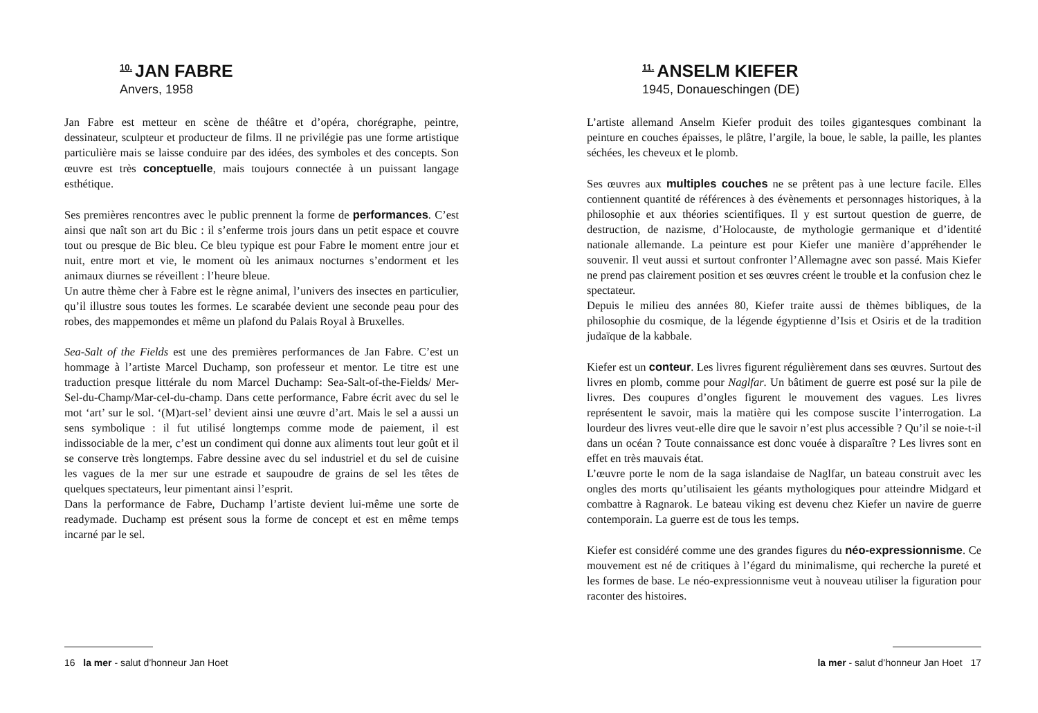<sup>10.</sup> JAN FABRE
Anvers, 1958
Jan Fabre est metteur en scène de théâtre et d’opéra, chorégraphe, peintre, dessinateur, sculpteur et producteur de films. Il ne privilégie pas une forme artistique particulière mais se laisse conduire par des idées, des symboles et des concepts. Son œuvre est très conceptuelle, mais toujours connectée à un puissant langage esthétique.
Ses premières rencontres avec le public prennent la forme de performances. C’est ainsi que naît son art du Bic : il s’enferme trois jours dans un petit espace et couvre tout ou presque de Bic bleu. Ce bleu typique est pour Fabre le moment entre jour et nuit, entre mort et vie, le moment où les animaux nocturnes s’endorment et les animaux diurnes se réveillent : l’heure bleue.
Un autre thème cher à Fabre est le règne animal, l’univers des insectes en particulier, qu’il illustre sous toutes les formes. Le scarabée devient une seconde peau pour des robes, des mappemondes et même un plafond du Palais Royal à Bruxelles.
Sea-Salt of the Fields est une des premières performances de Jan Fabre. C’est un hommage à l’artiste Marcel Duchamp, son professeur et mentor. Le titre est une traduction presque littérale du nom Marcel Duchamp: Sea-Salt-of-the-Fields/ Mer-Sel-du-Champ/Mar-cel-du-champ. Dans cette performance, Fabre écrit avec du sel le mot ‘art’ sur le sol. ‘(M)art-sel’ devient ainsi une œuvre d’art. Mais le sel a aussi un sens symbolique : il fut utilisé longtemps comme mode de paiement, il est indissociable de la mer, c’est un condiment qui donne aux aliments tout leur goût et il se conserve très longtemps. Fabre dessine avec du sel industriel et du sel de cuisine les vagues de la mer sur une estrade et saupoudre de grains de sel les têtes de quelques spectateurs, leur pimentant ainsi l’esprit.
Dans la performance de Fabre, Duchamp l’artiste devient lui-même une sorte de readymade. Duchamp est présent sous la forme de concept et est en même temps incarné par le sel.
16 la mer - salut d’honneur Jan Hoet
<sup>11.</sup> ANSELM KIEFER
1945, Donaueschingen (DE)
L’artiste allemand Anselm Kiefer produit des toiles gigantesques combinant la peinture en couches épaisses, le plâtre, l’argile, la boue, le sable, la paille, les plantes séchées, les cheveux et le plomb.
Ses œuvres aux multiples couches ne se prêtent pas à une lecture facile. Elles contiennent quantité de références à des évènements et personnages historiques, à la philosophie et aux théories scientifiques. Il y est surtout question de guerre, de destruction, de nazisme, d’Holocauste, de mythologie germanique et d’identité nationale allemande. La peinture est pour Kiefer une manière d’appréhender le souvenir. Il veut aussi et surtout confronter l’Allemagne avec son passé. Mais Kiefer ne prend pas clairement position et ses œuvres créent le trouble et la confusion chez le spectateur.
Depuis le milieu des années 80, Kiefer traite aussi de thèmes bibliques, de la philosophie du cosmique, de la légende égyptienne d’Isis et Osiris et de la tradition judaïque de la kabbale.
Kiefer est un conteur. Les livres figurent régulièrement dans ses œuvres. Surtout des livres en plomb, comme pour Naglfar. Un bâtiment de guerre est posé sur la pile de livres. Des coupures d’ongles figurent le mouvement des vagues. Les livres représentent le savoir, mais la matière qui les compose suscite l’interrogation. La lourdeur des livres veut-elle dire que le savoir n’est plus accessible ? Qu’il se noie-t-il dans un océan ? Toute connaissance est donc vouée à disparaître ? Les livres sont en effet en très mauvais état.
L’œuvre porte le nom de la saga islandaise de Naglfar, un bateau construit avec les ongles des morts qu’utilisaient les géants mythologiques pour atteindre Midgard et combattre à Ragnarok. Le bateau viking est devenu chez Kiefer un navire de guerre contemporain. La guerre est de tous les temps.
Kiefer est considéré comme une des grandes figures du néo-expressionnisme. Ce mouvement est né de critiques à l’égard du minimalisme, qui recherche la pureté et les formes de base. Le néo-expressionnisme veut à nouveau utiliser la figuration pour raconter des histoires.
la mer - salut d’honneur Jan Hoet 17